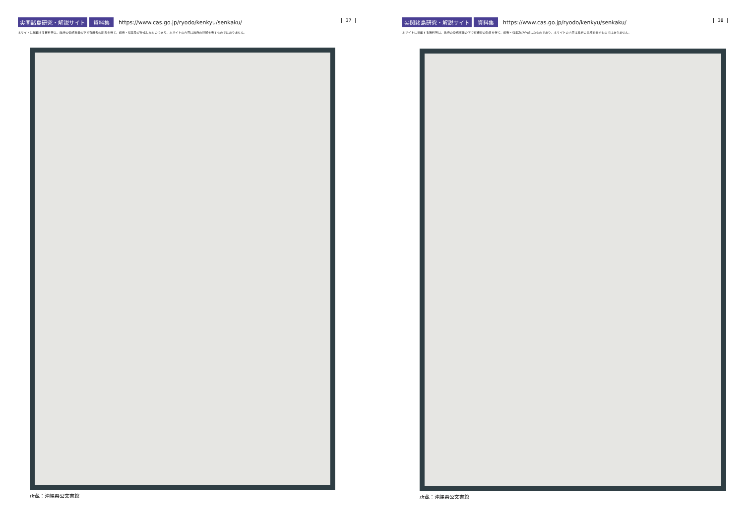尖閣諸島研究・解説サイト 資料集 https://www.cas.go.jp/ryodo/kenkyu/senkaku/
37
本サイトに掲載する資料等は、政府の委託事業の下で有識者の助言を得て、調査・収集及び作成したものであり、本サイトの内容は政府の見解を表すものではありません。
所蔵：沖縄県公文書館
尖閣諸島研究・解説サイト 資料集 https://www.cas.go.jp/ryodo/kenkyu/senkaku/
38
本サイトに掲載する資料等は、政府の委託事業の下で有識者の助言を得て、調査・収集及び作成したものであり、本サイトの内容は政府の見解を表すものではありません。
所蔵：沖縄県公文書館